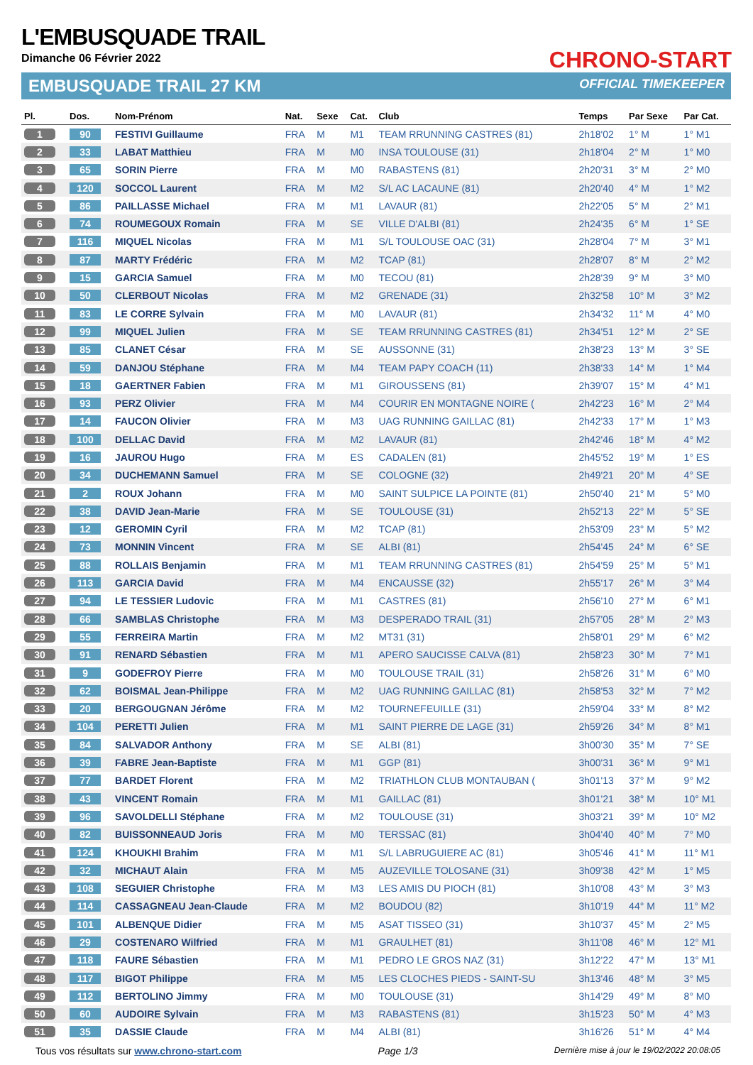L'EMBUSQUADE TRAIL
Dimanche 06 Février 2022 CHRONO-START
EMBUSQUADE TRAIL 27 KM OFFICIAL TIMEKEEPER
| Pl. | Dos. | Nom-Prénom | Nat. | Sexe | Cat. | Club | Temps | Par Sexe | Par Cat. |
| --- | --- | --- | --- | --- | --- | --- | --- | --- | --- |
| 1 | 90 | FESTIVI Guillaume | FRA | M | M1 | TEAM RRUNNING CASTRES (81) | 2h18'02 | 1° M | 1° M1 |
| 2 | 33 | LABAT Matthieu | FRA | M | M0 | INSA TOULOUSE (31) | 2h18'04 | 2° M | 1° M0 |
| 3 | 65 | SORIN Pierre | FRA | M | M0 | RABASTENS (81) | 2h20'31 | 3° M | 2° M0 |
| 4 | 120 | SOCCOL Laurent | FRA | M | M2 | S/L AC LACAUNE (81) | 2h20'40 | 4° M | 1° M2 |
| 5 | 86 | PAILLASSE Michael | FRA | M | M1 | LAVAUR (81) | 2h22'05 | 5° M | 2° M1 |
| 6 | 74 | ROUMEGOUX Romain | FRA | M | SE | VILLE D'ALBI (81) | 2h24'35 | 6° M | 1° SE |
| 7 | 116 | MIQUEL Nicolas | FRA | M | M1 | S/L TOULOUSE OAC (31) | 2h28'04 | 7° M | 3° M1 |
| 8 | 87 | MARTY Frédéric | FRA | M | M2 | TCAP (81) | 2h28'07 | 8° M | 2° M2 |
| 9 | 15 | GARCIA Samuel | FRA | M | M0 | TECOU (81) | 2h28'39 | 9° M | 3° M0 |
| 10 | 50 | CLERBOUT Nicolas | FRA | M | M2 | GRENADE (31) | 2h32'58 | 10° M | 3° M2 |
| 11 | 83 | LE CORRE Sylvain | FRA | M | M0 | LAVAUR (81) | 2h34'32 | 11° M | 4° M0 |
| 12 | 99 | MIQUEL Julien | FRA | M | SE | TEAM RRUNNING CASTRES (81) | 2h34'51 | 12° M | 2° SE |
| 13 | 85 | CLANET César | FRA | M | SE | AUSSONNE (31) | 2h38'23 | 13° M | 3° SE |
| 14 | 59 | DANJOU Stéphane | FRA | M | M4 | TEAM PAPY COACH (11) | 2h38'33 | 14° M | 1° M4 |
| 15 | 18 | GAERTNER Fabien | FRA | M | M1 | GIROUSSENS (81) | 2h39'07 | 15° M | 4° M1 |
| 16 | 93 | PERZ Olivier | FRA | M | M4 | COURIR EN MONTAGNE NOIRE ( | 2h42'23 | 16° M | 2° M4 |
| 17 | 14 | FAUCON Olivier | FRA | M | M3 | UAG RUNNING GAILLAC (81) | 2h42'33 | 17° M | 1° M3 |
| 18 | 100 | DELLAC David | FRA | M | M2 | LAVAUR (81) | 2h42'46 | 18° M | 4° M2 |
| 19 | 16 | JAUROU Hugo | FRA | M | ES | CADALEN (81) | 2h45'52 | 19° M | 1° ES |
| 20 | 34 | DUCHEMANN Samuel | FRA | M | SE | COLOGNE (32) | 2h49'21 | 20° M | 4° SE |
| 21 | 2 | ROUX Johann | FRA | M | M0 | SAINT SULPICE LA POINTE (81) | 2h50'40 | 21° M | 5° M0 |
| 22 | 38 | DAVID Jean-Marie | FRA | M | SE | TOULOUSE (31) | 2h52'13 | 22° M | 5° SE |
| 23 | 12 | GEROMIN Cyril | FRA | M | M2 | TCAP (81) | 2h53'09 | 23° M | 5° M2 |
| 24 | 73 | MONNIN Vincent | FRA | M | SE | ALBI (81) | 2h54'45 | 24° M | 6° SE |
| 25 | 88 | ROLLAIS Benjamin | FRA | M | M1 | TEAM RRUNNING CASTRES (81) | 2h54'59 | 25° M | 5° M1 |
| 26 | 113 | GARCIA David | FRA | M | M4 | ENCAUSSE (32) | 2h55'17 | 26° M | 3° M4 |
| 27 | 94 | LE TESSIER Ludovic | FRA | M | M1 | CASTRES (81) | 2h56'10 | 27° M | 6° M1 |
| 28 | 66 | SAMBLAS Christophe | FRA | M | M3 | DESPERADO TRAIL (31) | 2h57'05 | 28° M | 2° M3 |
| 29 | 55 | FERREIRA Martin | FRA | M | M2 | MT31 (31) | 2h58'01 | 29° M | 6° M2 |
| 30 | 91 | RENARD Sébastien | FRA | M | M1 | APERO SAUCISSE CALVA (81) | 2h58'23 | 30° M | 7° M1 |
| 31 | 9 | GODEFROY Pierre | FRA | M | M0 | TOULOUSE TRAIL (31) | 2h58'26 | 31° M | 6° M0 |
| 32 | 62 | BOISMAL Jean-Philippe | FRA | M | M2 | UAG RUNNING GAILLAC (81) | 2h58'53 | 32° M | 7° M2 |
| 33 | 20 | BERGOUGNAN Jérôme | FRA | M | M2 | TOURNEFEUILLE (31) | 2h59'04 | 33° M | 8° M2 |
| 34 | 104 | PERETTI Julien | FRA | M | M1 | SAINT PIERRE DE LAGE (31) | 2h59'26 | 34° M | 8° M1 |
| 35 | 84 | SALVADOR Anthony | FRA | M | SE | ALBI (81) | 3h00'30 | 35° M | 7° SE |
| 36 | 39 | FABRE Jean-Baptiste | FRA | M | M1 | GGP (81) | 3h00'31 | 36° M | 9° M1 |
| 37 | 77 | BARDET Florent | FRA | M | M2 | TRIATHLON CLUB MONTAUBAN ( | 3h01'13 | 37° M | 9° M2 |
| 38 | 43 | VINCENT Romain | FRA | M | M1 | GAILLAC (81) | 3h01'21 | 38° M | 10° M1 |
| 39 | 96 | SAVOLDELLI Stéphane | FRA | M | M2 | TOULOUSE (31) | 3h03'21 | 39° M | 10° M2 |
| 40 | 82 | BUISSONNEAUD Joris | FRA | M | M0 | TERSSAC (81) | 3h04'40 | 40° M | 7° M0 |
| 41 | 124 | KHOUKHI Brahim | FRA | M | M1 | S/L LABRUGUIERE AC (81) | 3h05'46 | 41° M | 11° M1 |
| 42 | 32 | MICHAUT Alain | FRA | M | M5 | AUZEVILLE TOLOSANE (31) | 3h09'38 | 42° M | 1° M5 |
| 43 | 108 | SEGUIER Christophe | FRA | M | M3 | LES AMIS DU PIOCH (81) | 3h10'08 | 43° M | 3° M3 |
| 44 | 114 | CASSAGNEAU Jean-Claude | FRA | M | M2 | BOUDOU (82) | 3h10'19 | 44° M | 11° M2 |
| 45 | 101 | ALBENQUE Didier | FRA | M | M5 | ASAT TISSEO (31) | 3h10'37 | 45° M | 2° M5 |
| 46 | 29 | COSTENARO Wilfried | FRA | M | M1 | GRAULHET (81) | 3h11'08 | 46° M | 12° M1 |
| 47 | 118 | FAURE Sébastien | FRA | M | M1 | PEDRO LE GROS NAZ (31) | 3h12'22 | 47° M | 13° M1 |
| 48 | 117 | BIGOT Philippe | FRA | M | M5 | LES CLOCHES PIEDS - SAINT-SU | 3h13'46 | 48° M | 3° M5 |
| 49 | 112 | BERTOLINO Jimmy | FRA | M | M0 | TOULOUSE (31) | 3h14'29 | 49° M | 8° M0 |
| 50 | 60 | AUDOIRE Sylvain | FRA | M | M3 | RABASTENS (81) | 3h15'23 | 50° M | 4° M3 |
| 51 | 35 | DASSIE Claude | FRA | M | M4 | ALBI (81) | 3h16'26 | 51° M | 4° M4 |
Tous vos résultats sur www.chrono-start.com Page 1/3 Dernière mise à jour le 19/02/2022 20:08:05